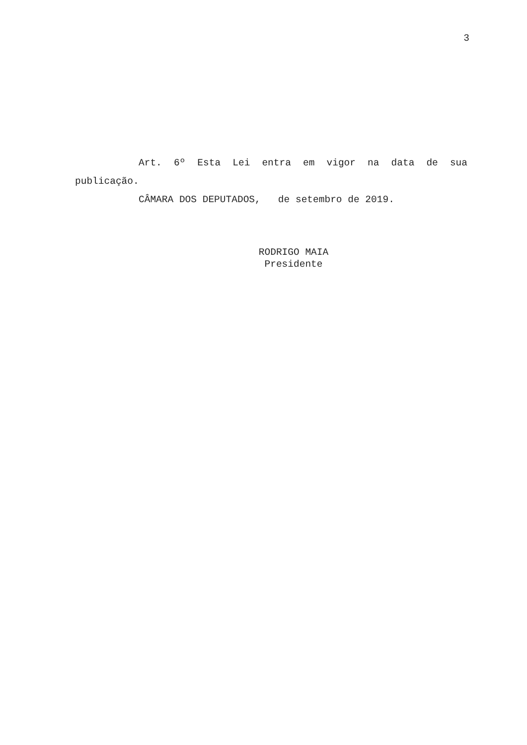3
Art. 6º Esta Lei entra em vigor na data de sua publicação.
CÂMARA DOS DEPUTADOS, de setembro de 2019.
RODRIGO MAIA
Presidente